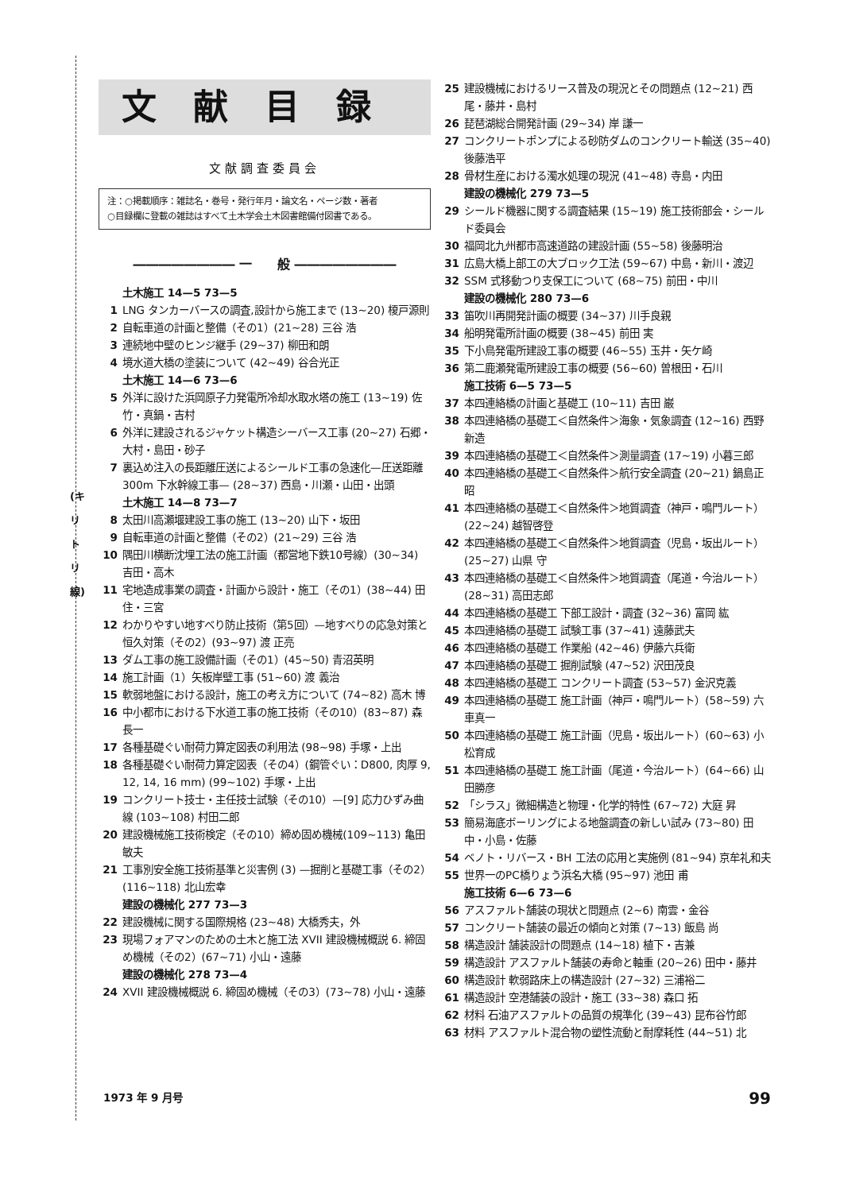(キ
リ
ト
リ
線)
文献目録
文献調査委員会
注：○掲載順序：雑誌名・巻号・発行年月・論文名・ページ数・著者
○目録欄に登載の雑誌はすべて土木学会土木図書館備付図書である。
―――――――― 一　　般 ――――――――
土木施工 14—5 73—5
1 LNG タンカーバースの調査,設計から施工まで (13~20) 榎戸源則
2 自転車道の計画と整備（その1）(21~28) 三谷 浩
3 連続地中壁のヒンジ継手 (29~37) 柳田和朗
4 境水道大橋の塗装について (42~49) 谷合光正
土木施工 14—6 73—6
5 外洋に設けた浜岡原子力発電所冷却水取水塔の施工 (13~19) 佐竹・真鍋・吉村
6 外洋に建設されるジャケット構造シーバース工事 (20~27) 石郷・大村・島田・砂子
7 裏込め注入の長距離圧送によるシールド工事の急速化—圧送距離 300m 下水幹線工事— (28~37) 西島・川瀬・山田・出頭
土木施工 14—8 73—7
8 太田川高瀬堰建設工事の施工 (13~20) 山下・坂田
9 自転車道の計画と整備（その2）(21~29) 三谷 浩
10 隅田川横断沈埋工法の施工計画（都営地下鉄10号線）(30~34) 吉田・高木
11 宅地造成事業の調査・計画から設計・施工（その1）(38~44) 田住・三宮
12 わかりやすい地すべり防止技術（第5回）—地すべりの応急対策と恒久対策（その2）(93~97) 渡 正亮
13 ダム工事の施工設備計画（その1）(45~50) 青沼英明
14 施工計画（1）矢板岸壁工事 (51~60) 渡 義治
15 軟弱地盤における設計，施工の考え方について (74~82) 高木 博
16 中小都市における下水道工事の施工技術（その10）(83~87) 森 長一
17 各種基礎ぐい耐荷力算定図表の利用法 (98~98) 手塚・上出
18 各種基礎ぐい耐荷力算定図表（その4）(鋼管ぐい：D800, 肉厚 9, 12, 14, 16 mm) (99~102) 手塚・上出
19 コンクリート技士・主任技士試験（その10）—[9] 応力ひずみ曲線 (103~108) 村田二郎
20 建設機械施工技術検定（その10）締め固め機械(109~113) 亀田敏夫
21 工事別安全施工技術基準と災害例 (3) —掘削と基礎工事（その2）(116~118) 北山宏幸
建設の機械化 277 73—3
22 建設機械に関する国際規格 (23~48) 大橋秀夫，外
23 現場フォアマンのための土木と施工法 XVII 建設機械概説 6. 締固め機械（その2）(67~71) 小山・遠藤
建設の機械化 278 73—4
24 XVII 建設機械概説 6. 締固め機械（その3）(73~78) 小山・遠藤
25 建設機械におけるリース普及の現況とその問題点 (12~21) 西尾・藤井・島村
26 琵琶湖総合開発計画 (29~34) 岸 謙一
27 コンクリートポンプによる砂防ダムのコンクリート輸送 (35~40) 後藤浩平
28 骨材生産における濁水処理の現況 (41~48) 寺島・内田
建設の機械化 279 73—5
29 シールド機器に関する調査結果 (15~19) 施工技術部会・シールド委員会
30 福岡北九州都市高速道路の建設計画 (55~58) 後藤明治
31 広島大橋上部工の大ブロック工法 (59~67) 中島・新川・渡辺
32 SSM 式移動つり支保工について (68~75) 前田・中川
建設の機械化 280 73—6
33 笛吹川再開発計画の概要 (34~37) 川手良親
34 船明発電所計画の概要 (38~45) 前田 実
35 下小鳥発電所建設工事の概要 (46~55) 玉井・矢ケ崎
36 第二鹿瀬発電所建設工事の概要 (56~60) 曽根田・石川
施工技術 6—5 73—5
37 本四連絡橋の計画と基礎工 (10~11) 吉田 巌
38 本四連絡橋の基礎工＜自然条件＞海象・気象調査 (12~16) 西野新造
39 本四連絡橋の基礎工＜自然条件＞測量調査 (17~19) 小暮三郎
40 本四連絡橋の基礎工＜自然条件＞航行安全調査 (20~21) 鍋島正昭
41 本四連絡橋の基礎工＜自然条件＞地質調査（神戸・鳴門ルート）(22~24) 越智啓登
42 本四連絡橋の基礎工＜自然条件＞地質調査（児島・坂出ルート）(25~27) 山県 守
43 本四連絡橋の基礎工＜自然条件＞地質調査（尾道・今治ルート）(28~31) 高田志郎
44 本四連絡橋の基礎工 下部工設計・調査 (32~36) 富岡 紘
45 本四連絡橋の基礎工 試験工事 (37~41) 遠藤武夫
46 本四連絡橋の基礎工 作業船 (42~46) 伊藤六兵衛
47 本四連絡橋の基礎工 掘削試験 (47~52) 沢田茂良
48 本四連絡橋の基礎工 コンクリート調査 (53~57) 金沢克義
49 本四連絡橋の基礎工 施工計画（神戸・鳴門ルート）(58~59) 六車真一
50 本四連絡橋の基礎工 施工計画（児島・坂出ルート）(60~63) 小松育成
51 本四連絡橋の基礎工 施工計画（尾道・今治ルート）(64~66) 山田勝彦
52 「シラス」微細構造と物理・化学的特性 (67~72) 大庭 昇
53 簡易海底ボーリングによる地盤調査の新しい試み (73~80) 田中・小島・佐藤
54 ベノト・リバース・BH 工法の応用と実施例 (81~94) 京牟礼和夫
55 世界一のPC橋りょう浜名大橋 (95~97) 池田 甫
施工技術 6—6 73—6
56 アスファルト舗装の現状と問題点 (2~6) 南雲・金谷
57 コンクリート舗装の最近の傾向と対策 (7~13) 飯島 尚
58 構造設計 舗装設計の問題点 (14~18) 植下・吉兼
59 構造設計 アスファルト舗装の寿命と軸重 (20~26) 田中・藤井
60 構造設計 軟弱路床上の構造設計 (27~32) 三浦裕二
61 構造設計 空港舗装の設計・施工 (33~38) 森口 拓
62 材料 石油アスファルトの品質の規準化 (39~43) 昆布谷竹郎
63 材料 アスファルト混合物の塑性流動と耐摩耗性 (44~51) 北
1973 年 9 月号 99